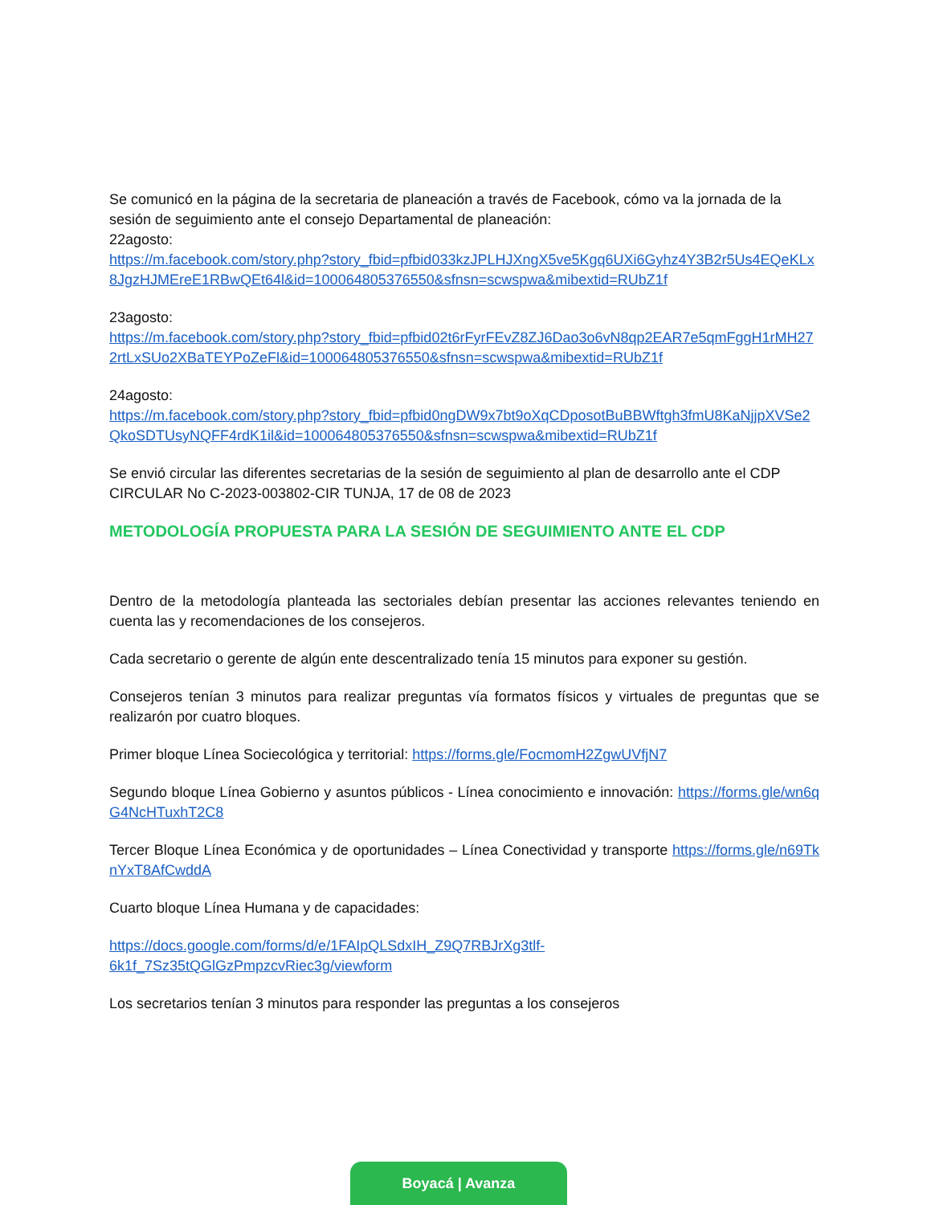Se comunicó en la página de la secretaria de planeación a través de Facebook, cómo va la jornada de la sesión de seguimiento ante el consejo Departamental de planeación:
22agosto:
https://m.facebook.com/story.php?story_fbid=pfbid033kzJPLHJXngX5ve5Kgq6UXi6Gyhz4Y3B2r5Us4EQeKLx8JgzHJMEreE1RBwQEt64l&id=100064805376550&sfnsn=scwspwa&mibextid=RUbZ1f
23agosto:
https://m.facebook.com/story.php?story_fbid=pfbid02t6rFyrFEvZ8ZJ6Dao3o6vN8qp2EAR7e5qmFggH1rMH272rtLxSUo2XBaTEYPoZeFl&id=100064805376550&sfnsn=scwspwa&mibextid=RUbZ1f
24agosto:
https://m.facebook.com/story.php?story_fbid=pfbid0ngDW9x7bt9oXqCDposotBuBBWftgh3fmU8KaNjjpXVSe2QkoSDTUsyNQFF4rdK1il&id=100064805376550&sfnsn=scwspwa&mibextid=RUbZ1f
Se envió circular las diferentes secretarias de la sesión de seguimiento al plan de desarrollo ante el CDP CIRCULAR No C-2023-003802-CIR TUNJA, 17 de 08 de 2023
METODOLOGÍA PROPUESTA PARA LA SESIÓN DE SEGUIMIENTO ANTE EL CDP
Dentro de la metodología planteada las sectoriales debían presentar las acciones relevantes teniendo en cuenta las y recomendaciones de los consejeros.
Cada secretario o gerente de algún ente descentralizado tenía 15 minutos para exponer su gestión.
Consejeros tenían 3 minutos para realizar preguntas vía formatos físicos y virtuales de preguntas que se realizarón por cuatro bloques.
Primer bloque Línea Sociecológica y territorial: https://forms.gle/FocmomH2ZgwUVfjN7
Segundo bloque Línea Gobierno y asuntos públicos - Línea conocimiento e innovación: https://forms.gle/wn6qG4NcHTuxhT2C8
Tercer Bloque Línea Económica y de oportunidades – Línea Conectividad y transporte https://forms.gle/n69TknYxT8AfCwddA
Cuarto bloque Línea Humana y de capacidades:
https://docs.google.com/forms/d/e/1FAIpQLSdxIH_Z9Q7RBJrXg3tlf-
6k1f_7Sz35tQGlGzPmpzcvRiec3g/viewform
Los secretarios tenían 3 minutos para responder las preguntas a los consejeros
Boyacá | Avanza